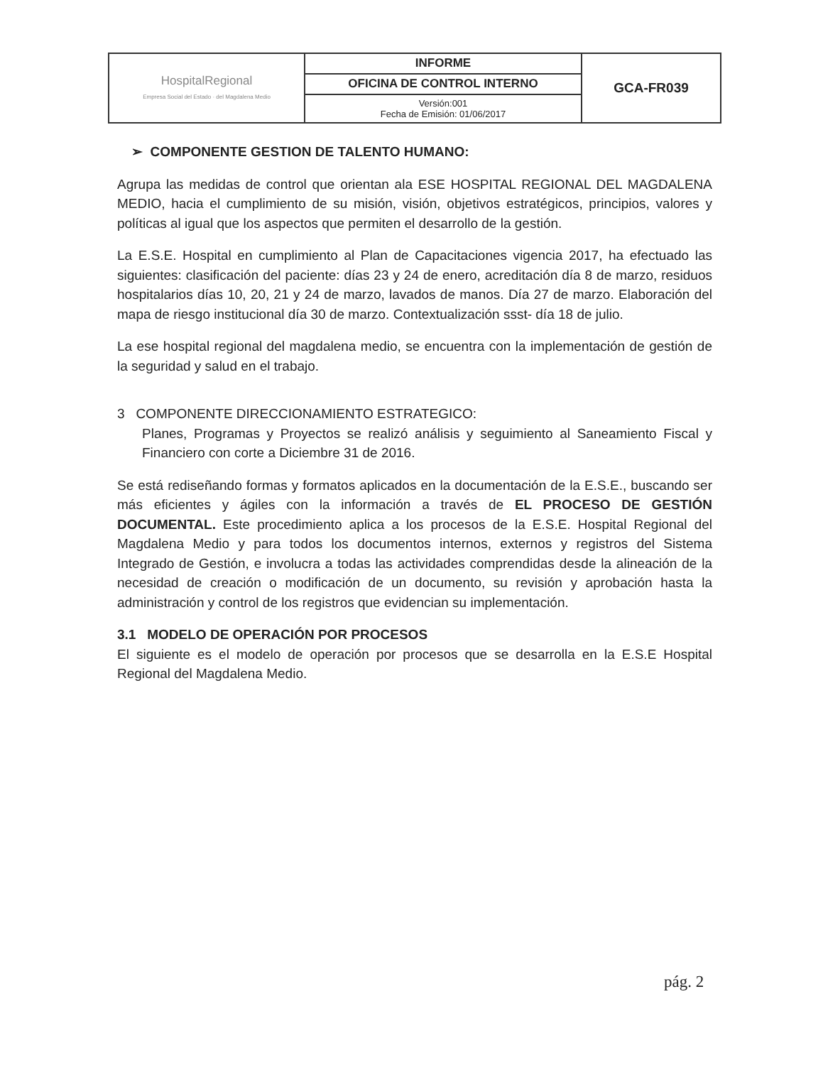| HospitalRegional Empresa Social del Estado · del Magdalena Medio | INFORME | GCA-FR039 |
| | OFICINA DE CONTROL INTERNO | |
| | Versión:001 Fecha de Emisión: 01/06/2017 | |
➢ COMPONENTE GESTION DE TALENTO HUMANO:
Agrupa las medidas de control que orientan ala ESE HOSPITAL REGIONAL DEL MAGDALENA MEDIO, hacia el cumplimiento de su misión, visión, objetivos estratégicos, principios, valores y políticas al igual que los aspectos que permiten el desarrollo de la gestión.
La E.S.E. Hospital en cumplimiento al Plan de Capacitaciones vigencia 2017, ha efectuado las siguientes: clasificación del paciente: días 23 y 24 de enero, acreditación día 8 de marzo, residuos hospitalarios días 10, 20, 21 y 24 de marzo, lavados de manos. Día 27 de marzo. Elaboración del mapa de riesgo institucional día 30 de marzo. Contextualización ssst- día 18 de julio.
La ese hospital regional del magdalena medio, se encuentra con la implementación de gestión de la seguridad y salud en el trabajo.
3 COMPONENTE DIRECCIONAMIENTO ESTRATEGICO:
Planes, Programas y Proyectos se realizó análisis y seguimiento al Saneamiento Fiscal y Financiero con corte a Diciembre 31 de 2016.
Se está rediseñando formas y formatos aplicados en la documentación de la E.S.E., buscando ser más eficientes y ágiles con la información a través de EL PROCESO DE GESTIÓN DOCUMENTAL. Este procedimiento aplica a los procesos de la E.S.E. Hospital Regional del Magdalena Medio y para todos los documentos internos, externos y registros del Sistema Integrado de Gestión, e involucra a todas las actividades comprendidas desde la alineación de la necesidad de creación o modificación de un documento, su revisión y aprobación hasta la administración y control de los registros que evidencian su implementación.
3.1 MODELO DE OPERACIÓN POR PROCESOS
El siguiente es el modelo de operación por procesos que se desarrolla en la E.S.E Hospital Regional del Magdalena Medio.
pág. 2